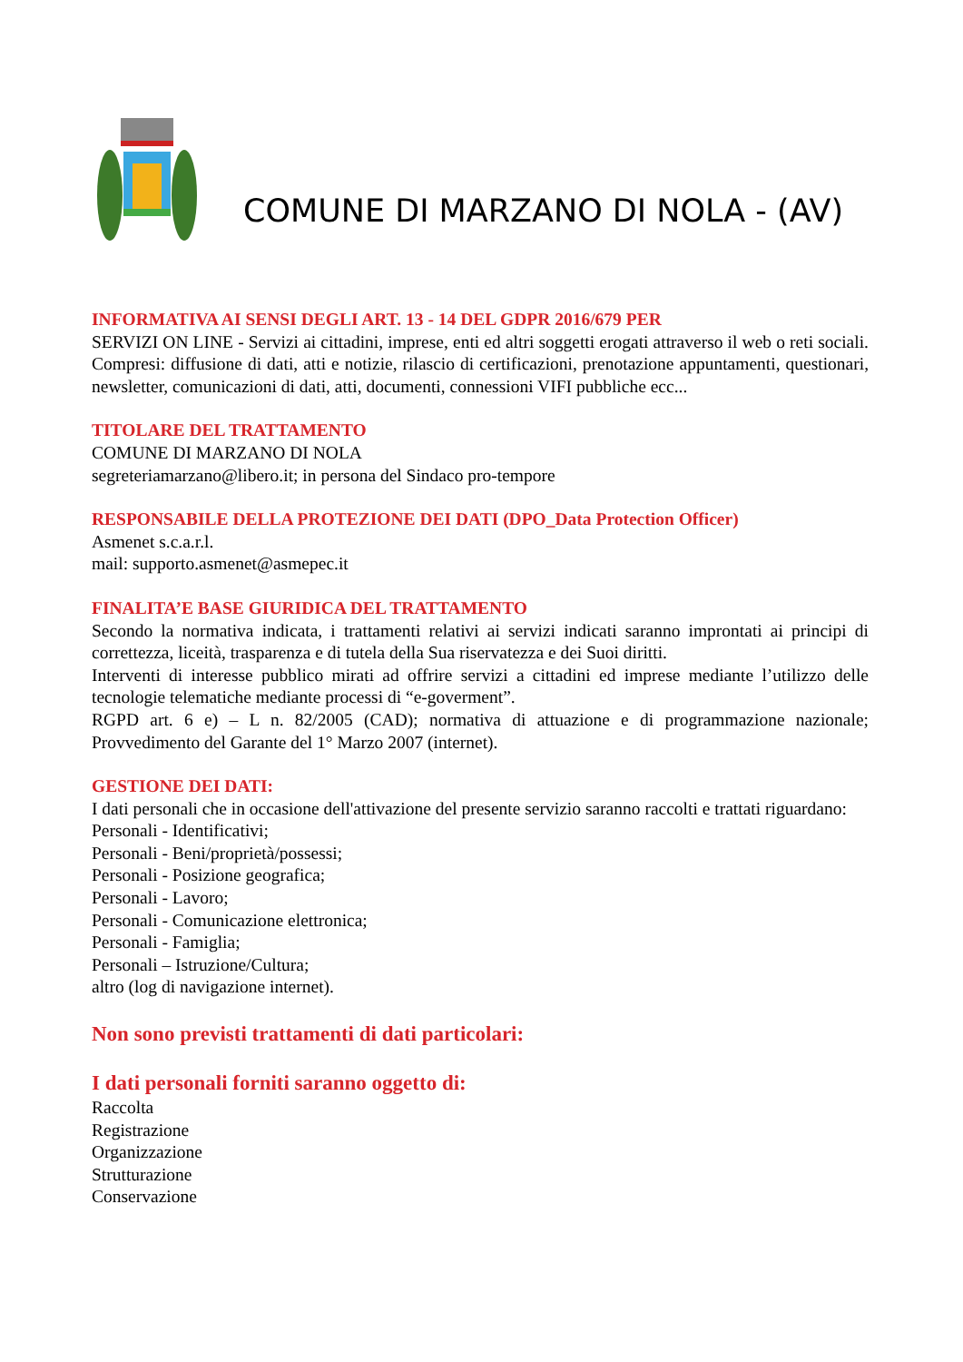COMUNE DI MARZANO DI NOLA - (AV)
INFORMATIVA AI SENSI DEGLI ART. 13 - 14 DEL GDPR 2016/679 PER
SERVIZI ON LINE - Servizi ai cittadini, imprese, enti ed altri soggetti erogati attraverso il web o reti sociali. Compresi: diffusione di dati, atti e notizie, rilascio di certificazioni, prenotazione appuntamenti, questionari, newsletter, comunicazioni di dati, atti, documenti, connessioni VIFI pubbliche ecc...
TITOLARE DEL TRATTAMENTO
COMUNE DI MARZANO DI NOLA
segreteriamarzano@libero.it; in persona del Sindaco pro-tempore
RESPONSABILE DELLA PROTEZIONE DEI DATI (DPO_Data Protection Officer)
Asmenet s.c.a.r.l.
mail: supporto.asmenet@asmepec.it
FINALITA’E BASE GIURIDICA DEL TRATTAMENTO
Secondo la normativa indicata, i trattamenti relativi ai servizi indicati saranno improntati ai principi di correttezza, liceità, trasparenza e di tutela della Sua riservatezza e dei Suoi diritti.
Interventi di interesse pubblico mirati ad offrire servizi a cittadini ed imprese mediante l’utilizzo delle tecnologie telematiche mediante processi di “e-goverment”.
RGPD art. 6 e) – L n. 82/2005 (CAD); normativa di attuazione e di programmazione nazionale; Provvedimento del Garante del 1° Marzo 2007 (internet).
GESTIONE DEI DATI:
I dati personali che in occasione dell'attivazione del presente servizio saranno raccolti e trattati riguardano:
Personali - Identificativi;
Personali - Beni/proprietà/possessi;
Personali - Posizione geografica;
Personali - Lavoro;
Personali - Comunicazione elettronica;
Personali - Famiglia;
Personali – Istruzione/Cultura;
altro (log di navigazione internet).
Non sono previsti trattamenti di dati particolari:
I dati personali forniti saranno oggetto di:
Raccolta
Registrazione
Organizzazione
Strutturazione
Conservazione